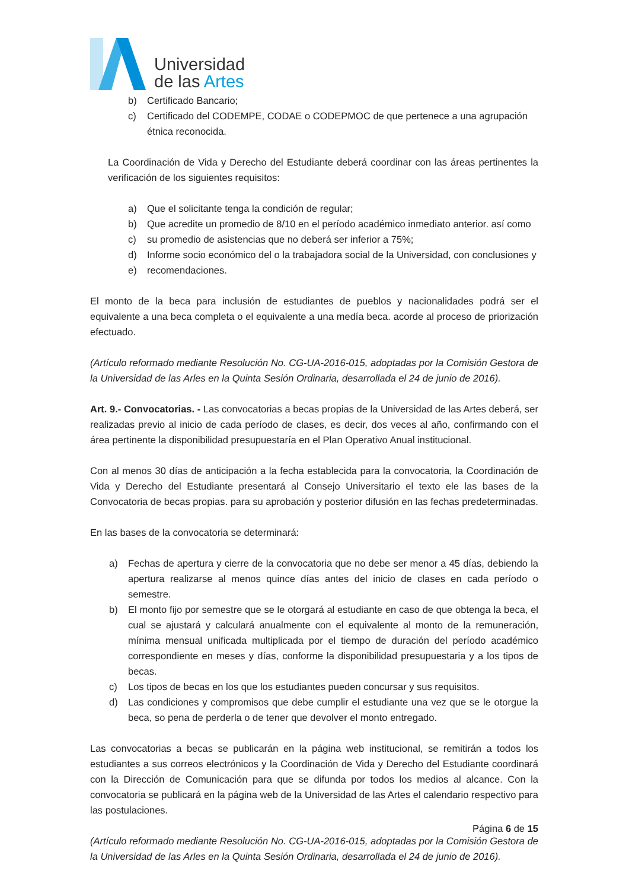Universidad
de las Artes
b) Certificado Bancario;
c) Certificado del CODEMPE, CODAE o CODEPMOC de que pertenece a una agrupación étnica reconocida.
La Coordinación de Vida y Derecho del Estudiante deberá coordinar con las áreas pertinentes la verificación de los siguientes requisitos:
a) Que el solicitante tenga la condición de regular;
b) Que acredite un promedio de 8/10 en el período académico inmediato anterior. así como
c) su promedio de asistencias que no deberá ser inferior a 75%;
d) Informe socio económico del o la trabajadora social de la Universidad, con conclusiones y
e) recomendaciones.
El monto de la beca para inclusión de estudiantes de pueblos y nacionalidades podrá ser el equivalente a una beca completa o el equivalente a una medía beca. acorde al proceso de priorización efectuado.
(Artículo reformado mediante Resolución No. CG-UA-2016-015, adoptadas por la Comisión Gestora de la Universidad de las Arles en la Quinta Sesión Ordinaria, desarrollada el 24 de junio de 2016).
Art. 9.- Convocatorias. - Las convocatorias a becas propias de la Universidad de las Artes deberá, ser realizadas previo al inicio de cada período de clases, es decir, dos veces al año, confirmando con el área pertinente la disponibilidad presupuestaría en el Plan Operativo Anual institucional.
Con al menos 30 días de anticipación a la fecha establecida para la convocatoria, la Coordinación de Vida y Derecho del Estudiante presentará al Consejo Universitario el texto ele las bases de la Convocatoria de becas propias. para su aprobación y posterior difusión en las fechas predeterminadas.
En las bases de la convocatoria se determinará:
a) Fechas de apertura y cierre de la convocatoria que no debe ser menor a 45 días, debiendo la apertura realizarse al menos quince días antes del inicio de clases en cada período o semestre.
b) El monto fijo por semestre que se le otorgará al estudiante en caso de que obtenga la beca, el cual se ajustará y calculará anualmente con el equivalente al monto de la remuneración, mínima mensual unificada multiplicada por el tiempo de duración del período académico correspondiente en meses y días, conforme la disponibilidad presupuestaria y a los tipos de becas.
c) Los tipos de becas en los que los estudiantes pueden concursar y sus requisitos.
d) Las condiciones y compromisos que debe cumplir el estudiante una vez que se le otorgue la beca, so pena de perderla o de tener que devolver el monto entregado.
Las convocatorias a becas se publicarán en la página web institucional, se remitirán a todos los estudiantes a sus correos electrónicos y la Coordinación de Vida y Derecho del Estudiante coordinará con la Dirección de Comunicación para que se difunda por todos los medios al alcance. Con la convocatoria se publicará en la página web de la Universidad de las Artes el calendario respectivo para las postulaciones.
(Artículo reformado mediante Resolución No. CG-UA-2016-015, adoptadas por la Comisión Gestora de la Universidad de las Arles en la Quinta Sesión Ordinaria, desarrollada el 24 de junio de 2016).
Página 6 de 15